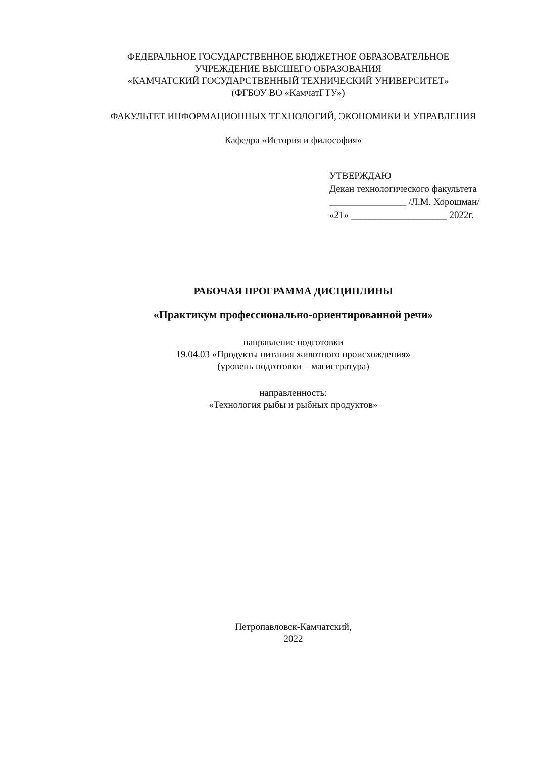ФЕДЕРАЛЬНОЕ ГОСУДАРСТВЕННОЕ БЮДЖЕТНОЕ ОБРАЗОВАТЕЛЬНОЕ
УЧРЕЖДЕНИЕ ВЫСШЕГО ОБРАЗОВАНИЯ
«КАМЧАТСКИЙ ГОСУДАРСТВЕННЫЙ ТЕХНИЧЕСКИЙ УНИВЕРСИТЕТ»
(ФГБОУ ВО «КамчатГТУ»)
ФАКУЛЬТЕТ ИНФОРМАЦИОННЫХ ТЕХНОЛОГИЙ, ЭКОНОМИКИ И УПРАВЛЕНИЯ
Кафедра «История и философия»
УТВЕРЖДАЮ
Декан технологического факультета
________________ /Л.М. Хорошман/
«21» ____________________ 2022г.
РАБОЧАЯ ПРОГРАММА ДИСЦИПЛИНЫ
«Практикум профессионально-ориентированной речи»
направление подготовки
19.04.03 «Продукты питания животного происхождения»
(уровень подготовки – магистратура)
направленность:
«Технология рыбы и рыбных продуктов»
Петропавловск-Камчатский,
2022